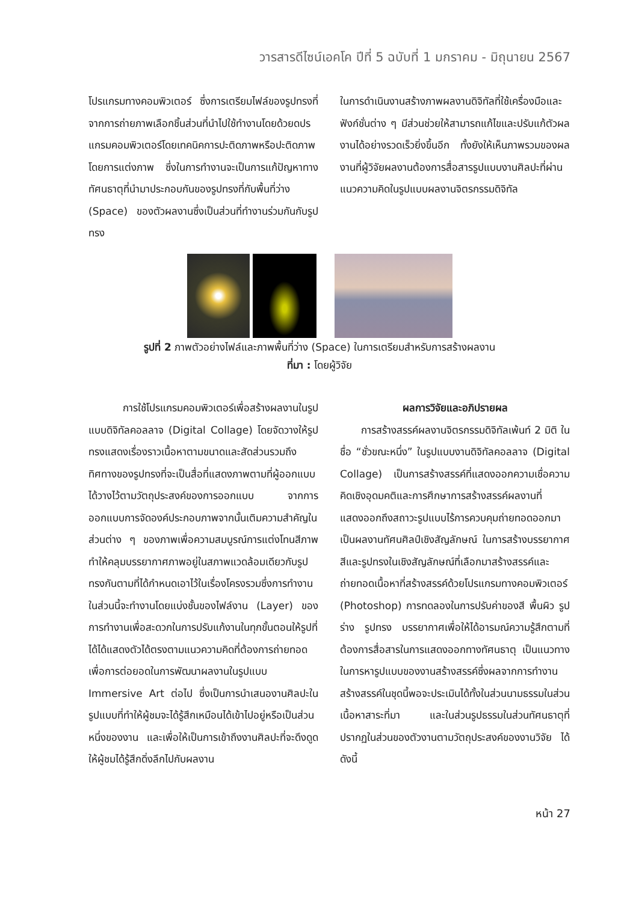วารสารดีไซน์เอคโค ปีที่ 5 ฉบับที่ 1 มกราคม - มิถุนายน 2567
โปรแกรมทางคอมพิวเตอร์ ซึ่งการเตรียมไฟล์ของรูปทรงที่จากการถ่ายภาพเลือกชิ้นส่วนที่นำไปใช้ทำงานโดยด้วยดปรแกรมคอมพิวเตอร์โดยเทคนิคการปะติดภาพหรือปะติดภาพโดยการแต่งภาพ ซึ่งในการทำงานจะเป็นการแก้ปัญหาทางทัศนธาตุที่นำมาประกอบกันของรูปทรงที่กับพื้นที่ว่าง (Space) ของตัวผลงานซึ่งเป็นส่วนที่ทำงานร่วมกันกับรูปทรง
ในการดำเนินงานสร้างภาพผลงานดิจิทัลที่ใช้เครื่องมือและฟังก์ชั่นต่าง ๆ มีส่วนช่วยให้สามารถแก้ไขและปรับแก้ตัวผลงานได้อย่างรวดเร็วยิ่งขึ้นอีก ทั้งยังให้เห็นภาพรวมของผลงานที่ผู้วิจัยผลงานต้องการสื่อสารรูปแบบงานศิลปะที่ผ่านแนวความคิดในรูปแบบผลงานจิตรกรรมดิจิทัล
รูปที่ 2 ภาพตัวอย่างไฟล์และภาพพื้นที่ว่าง (Space) ในการเตรียมสำหรับการสร้างผลงาน
ที่มา : โดยผู้วิจัย
การใช้โปรแกรมคอมพิวเตอร์เพื่อสร้างผลงานในรูปแบบดิจิทัลคอลลาจ (Digital Collage) โดยจัดวางให้รูปทรงแสดงเรื่องราวเนื้อหาตามขนาดและสัดส่วนรวมถึงทิศทางของรูปทรงที่จะเป็นสื่อที่แสดงภาพตามที่ผู้ออกแบบได้วางไว้ตามวัตถุประสงค์ของการออกแบบ จากการออกแบบการจัดองค์ประกอบภาพจากนั้นเติมความสำคัญในส่วนต่าง ๆ ของภาพเพื่อความสมบูรณ์การแต่งโทนสีภาพทำให้คลุมบรรยากาศภาพอยู่ในสภาพแวดล้อมเดียวกับรูปทรงกันตามที่ได้กำหนดเอาไว้ในเรื่องโครงรวมซึ่งการทำงานในส่วนนี้จะทำงานโดยแบ่งชั้นของไฟล์งาน (Layer) ของการทำงานเพื่อสะดวกในการปรับแก้งานในทุกขั้นตอนให้รูปที่ได้ได้แสดงตัวได้ตรงตามแนวความคิดที่ต้องการถ่ายทอดเพื่อการต่อยอดในการพัฒนาผลงานในรูปแบบ Immersive Art ต่อไป ซึ่งเป็นการนำเสนองานศิลปะในรูปแบบที่ทำให้ผู้ชมจะได้รู้สึกเหมือนได้เข้าไปอยู่หรือเป็นส่วนหนึ่งของงาน และเพื่อให้เป็นการเข้าถึงงานศิลปะที่จะดึงดูดให้ผู้ชมได้รู้สึกดิ่งลึกไปกับผลงาน
ผลการวิจัยและอภิปรายผล
การสร้างสรรค์ผลงานจิตรกรรมดิจิทัลเพ้นท์ 2 มิติ ในชื่อ “ชั่วขณะหนึ่ง” ในรูปแบบงานดิจิทัลคอลลาจ (Digital Collage) เป็นการสร้างสรรค์ที่แสดงออกความเชื่อความคิดเชิงอุดมคติและการศึกษาการสร้างสรรค์ผลงานที่แสดงออกถึงสถาวะรูปแบบไร้การควบคุมถ่ายทอดออกมาเป็นผลงานทัศนศิลป์เชิงสัญลักษณ์ ในการสร้างบรรยากาศ สีและรูปทรงในเชิงสัญลักษณ์ที่เลือกมาสร้างสรรค์และถ่ายทอดเนื้อหาที่สร้างสรรค์ด้วยโปรแกรมทางคอมพิวเตอร์ (Photoshop) การทดลองในการปรับค่าของสี พื้นผิว รูปร่าง รูปทรง บรรยากาศเพื่อให้ได้อารมณ์ความรู้สึกตามที่ต้องการสื่อสารในการแสดงออกทางทัศนธาตุ เป็นแนวทางในการหารูปแบบของงานสร้างสรรค์ซึ่งผลจากการทำงานสร้างสรรค์ในชุดนี้พอจะประเมินได้ทั้งในส่วนนามธรรมในส่วนเนื้อหาสาระที่มา และในส่วนรูปธรรมในส่วนทัศนธาตุที่ปรากฏในส่วนของตัวงานตามวัตถุประสงค์ของงานวิจัย ได้ดังนี้
หน้า 27